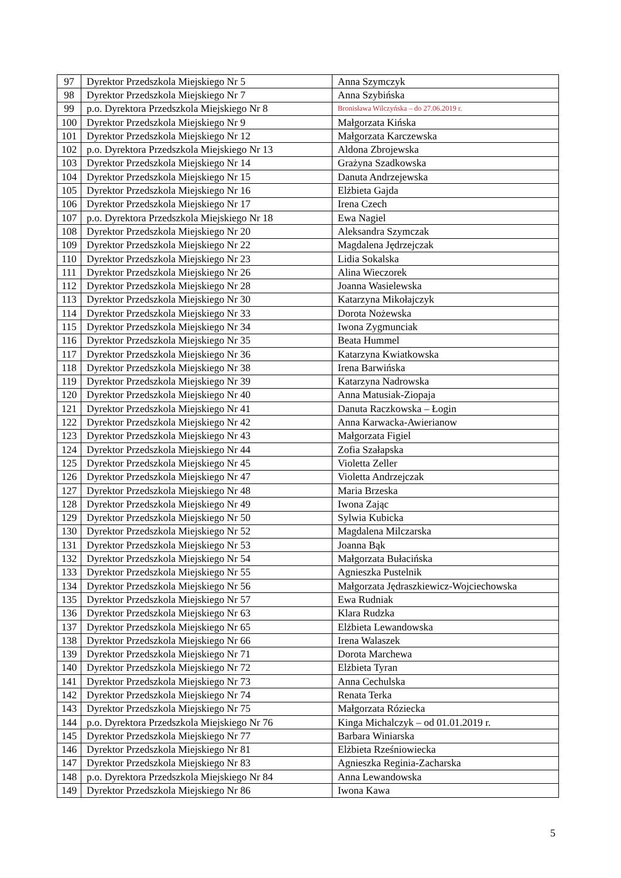| 97 | Dyrektor Przedszkola Miejskiego Nr 5 | Anna Szymczyk |
| 98 | Dyrektor Przedszkola Miejskiego Nr 7 | Anna Szybińska |
| 99 | p.o. Dyrektora Przedszkola Miejskiego Nr 8 | Bronisława Wilczyńska – do 27.06.2019 r. |
| 100 | Dyrektor Przedszkola Miejskiego Nr 9 | Małgorzata Kińska |
| 101 | Dyrektor Przedszkola Miejskiego Nr 12 | Małgorzata Karczewska |
| 102 | p.o. Dyrektora Przedszkola Miejskiego Nr 13 | Aldona Zbrojewska |
| 103 | Dyrektor Przedszkola Miejskiego Nr 14 | Grażyna Szadkowska |
| 104 | Dyrektor Przedszkola Miejskiego Nr 15 | Danuta Andrzejewska |
| 105 | Dyrektor Przedszkola Miejskiego Nr 16 | Elżbieta Gajda |
| 106 | Dyrektor Przedszkola Miejskiego Nr 17 | Irena Czech |
| 107 | p.o. Dyrektora Przedszkola Miejskiego Nr 18 | Ewa Nagiel |
| 108 | Dyrektor Przedszkola Miejskiego Nr 20 | Aleksandra Szymczak |
| 109 | Dyrektor Przedszkola Miejskiego Nr 22 | Magdalena Jędrzejczak |
| 110 | Dyrektor Przedszkola Miejskiego Nr 23 | Lidia Sokalska |
| 111 | Dyrektor Przedszkola Miejskiego Nr 26 | Alina Wieczorek |
| 112 | Dyrektor Przedszkola Miejskiego Nr 28 | Joanna Wasielewska |
| 113 | Dyrektor Przedszkola Miejskiego Nr 30 | Katarzyna Mikołajczyk |
| 114 | Dyrektor Przedszkola Miejskiego Nr 33 | Dorota Nożewska |
| 115 | Dyrektor Przedszkola Miejskiego Nr 34 | Iwona Zygmunciak |
| 116 | Dyrektor Przedszkola Miejskiego Nr 35 | Beata Hummel |
| 117 | Dyrektor Przedszkola Miejskiego Nr 36 | Katarzyna Kwiatkowska |
| 118 | Dyrektor Przedszkola Miejskiego Nr 38 | Irena Barwińska |
| 119 | Dyrektor Przedszkola Miejskiego Nr 39 | Katarzyna Nadrowska |
| 120 | Dyrektor Przedszkola Miejskiego Nr 40 | Anna Matusiak-Ziopaja |
| 121 | Dyrektor Przedszkola Miejskiego Nr 41 | Danuta Raczkowska – Łogin |
| 122 | Dyrektor Przedszkola Miejskiego Nr 42 | Anna Karwacka-Awierianow |
| 123 | Dyrektor Przedszkola Miejskiego Nr 43 | Małgorzata Figiel |
| 124 | Dyrektor Przedszkola Miejskiego Nr 44 | Zofia Szałapska |
| 125 | Dyrektor Przedszkola Miejskiego Nr 45 | Violetta Zeller |
| 126 | Dyrektor Przedszkola Miejskiego Nr 47 | Violetta Andrzejczak |
| 127 | Dyrektor Przedszkola Miejskiego Nr 48 | Maria Brzeska |
| 128 | Dyrektor Przedszkola Miejskiego Nr 49 | Iwona Zając |
| 129 | Dyrektor Przedszkola Miejskiego Nr 50 | Sylwia Kubicka |
| 130 | Dyrektor Przedszkola Miejskiego Nr 52 | Magdalena Milczarska |
| 131 | Dyrektor Przedszkola Miejskiego Nr 53 | Joanna Bąk |
| 132 | Dyrektor Przedszkola Miejskiego Nr 54 | Małgorzata Bułacińska |
| 133 | Dyrektor Przedszkola Miejskiego Nr 55 | Agnieszka Pustelnik |
| 134 | Dyrektor Przedszkola Miejskiego Nr 56 | Małgorzata Jędraszkiewicz-Wojciechowska |
| 135 | Dyrektor Przedszkola Miejskiego Nr 57 | Ewa Rudniak |
| 136 | Dyrektor Przedszkola Miejskiego Nr 63 | Klara Rudzka |
| 137 | Dyrektor Przedszkola Miejskiego Nr 65 | Elżbieta Lewandowska |
| 138 | Dyrektor Przedszkola Miejskiego Nr 66 | Irena Walaszek |
| 139 | Dyrektor Przedszkola Miejskiego Nr 71 | Dorota Marchewa |
| 140 | Dyrektor Przedszkola Miejskiego Nr 72 | Elżbieta Tyran |
| 141 | Dyrektor Przedszkola Miejskiego Nr 73 | Anna Cechulska |
| 142 | Dyrektor Przedszkola Miejskiego Nr 74 | Renata Terka |
| 143 | Dyrektor Przedszkola Miejskiego Nr 75 | Małgorzata Róziecka |
| 144 | p.o. Dyrektora Przedszkola Miejskiego Nr 76 | Kinga Michalczyk – od 01.01.2019 r. |
| 145 | Dyrektor Przedszkola Miejskiego Nr 77 | Barbara Winiarska |
| 146 | Dyrektor Przedszkola Miejskiego Nr 81 | Elżbieta Rześniowiecka |
| 147 | Dyrektor Przedszkola Miejskiego Nr 83 | Agnieszka Reginia-Zacharska |
| 148 | p.o. Dyrektora Przedszkola Miejskiego Nr 84 | Anna Lewandowska |
| 149 | Dyrektor Przedszkola Miejskiego Nr 86 | Iwona Kawa |
5